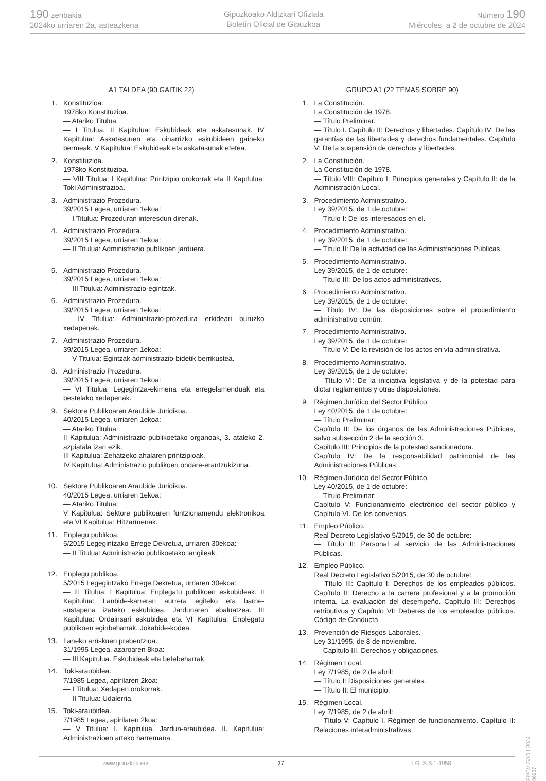190 zenbakia
2024ko urriaren 2a, asteazkena
Gipuzkoako Aldizkari Ofiziala
Boletín Oficial de Gipuzkoa
Número 190
Miércoles, a 2 de octubre de 2024
A1 TALDEA (90 GAITIK 22)
1. Konstituzioa.
1978ko Konstituzioa.
— Atariko Titulua.
— I Titulua. II Kapitulua: Eskubideak eta askatasunak. IV Kapitulua: Askatasunen eta oinarrizko eskubideen gaineko bermeak. V Kapitulua: Eskubideak eta askatasunak etetea.
2. Konstituzioa.
1978ko Konstituzioa.
— VIII Titulua: I Kapitulua: Printzipio orokorrak eta II Kapitulua: Toki Administrazioa.
3. Administrazio Prozedura.
39/2015 Legea, urriaren 1ekoa:
— I Titulua: Prozeduran interesdun direnak.
4. Administrazio Prozedura.
39/2015 Legea, urriaren 1ekoa:
— II Titulua: Administrazio publikoen jarduera.
5. Administrazio Prozedura.
39/2015 Legea, urriaren 1ekoa:
— III Titulua: Administrazio-egintzak.
6. Administrazio Prozedura.
39/2015 Legea, urriaren 1ekoa:
— IV Titulua: Administrazio-prozedura erkideari buruzko xedapenak.
7. Administrazio Prozedura.
39/2015 Legea, urriaren 1ekoa:
— V Titulua: Egintzak administrazio-bidetik berrikustea.
8. Administrazio Prozedura.
39/2015 Legea, urriaren 1ekoa:
— VI Titulua: Legegintza-ekimena eta erregelamenduak eta bestelako xedapenak.
9. Sektore Publikoaren Araubide Juridikoa.
40/2015 Legea, urriaren 1ekoa:
— Atariko Titulua:
II Kapitulua: Administrazio publikoetako organoak, 3. ataleko 2. azpiatala izan ezik.
III Kapitulua: Zehatzeko ahalaren printzipioak.
IV Kapitulua: Administrazio publikoen ondare-erantzukizuna.
10. Sektore Publikoaren Araubide Juridikoa.
40/2015 Legea, urriaren 1ekoa:
— Atariko Titulua:
V Kapitulua: Sektore publikoaren funtzionamendu elektronikoa eta VI Kapitulua: Hitzarmenak.
11. Enplegu publikoa.
5/2015 Legegintzako Errege Dekretua, urriaren 30ekoa:
— II Titulua: Administrazio publikoetako langileak.
12. Enplegu publikoa.
5/2015 Legegintzako Errege Dekretua, urriaren 30ekoa:
— III Titulua: I Kapitulua: Enplegatu publikoen eskubideak. II Kapitulua: Lanbide-karreran aurrera egiteko eta barne-sustapena izateko eskubidea. Jardunaren ebaluatzea. III Kapitulua: Ordainsari eskubidea eta VI Kapitulua: Enplegatu publikoen eginbeharrak. Jokabide-kodea.
13. Laneko arriskuen prebentzioa.
31/1995 Legea, azaroaren 8koa:
— III Kapitulua. Eskubideak eta betebeharrak.
14. Toki-araubidea.
7/1985 Legea, apirilaren 2koa:
— I Titulua: Xedapen orokorrak.
— II Titulua: Udalerria.
15. Toki-araubidea.
7/1985 Legea, apirilaren 2koa:
— V Titulua: I. Kapitulua. Jardun-araubidea. II. Kapitulua: Administrazioen arteko harremana.
GRUPO A1 (22 TEMAS SOBRE 90)
1. La Constitución.
La Constitución de 1978.
— Título Preliminar.
— Título I. Capítulo II: Derechos y libertades. Capítulo IV: De las garantías de las libertades y derechos fundamentales. Capítulo V: De la suspensión de derechos y libertades.
2. La Constitución.
La Constitución de 1978.
— Título VIII: Capítulo I: Principios generales y Capítulo II: de la Administración Local.
3. Procedimiento Administrativo.
Ley 39/2015, de 1 de octubre:
— Título I: De los interesados en el.
4. Procedimiento Administrativo.
Ley 39/2015, de 1 de octubre:
— Título II: De la actividad de las Administraciones Públicas.
5. Procedimiento Administrativo.
Ley 39/2015, de 1 de octubre:
— Título III: De los actos administrativos.
6. Procedimiento Administrativo.
Ley 39/2015, de 1 de octubre:
— Título IV: De las disposiciones sobre el procedimiento administrativo común.
7. Procedimiento Administrativo.
Ley 39/2015, de 1 de octubre:
— Título V: De la revisión de los actos en vía administrativa.
8. Procedimiento Administrativo.
Ley 39/2015, de 1 de octubre:
— Título VI: De la iniciativa legislativa y de la potestad para dictar reglamentos y otras disposiciones.
9. Régimen Jurídico del Sector Público.
Ley 40/2015, de 1 de octubre:
— Título Preliminar:
Capítulo II: De los órganos de las Administraciones Públicas, salvo subsección 2 de la sección 3.
Capitulo III: Principios de la potestad sancionadora.
Capítulo IV: De la responsabilidad patrimonial de las Administraciones Públicas;
10. Régimen Jurídico del Sector Público.
Ley 40/2015, de 1 de octubre:
— Título Preliminar:
Capítulo V: Funcionamiento electrónico del sector público y Capítulo VI. De los convenios.
11. Empleo Público.
Real Decreto Legislativo 5/2015, de 30 de octubre:
— Título II: Personal al servicio de las Administraciones Públicas.
12. Empleo Público.
Real Decreto Legislativo 5/2015, de 30 de octubre:
— Título III: Capítulo I: Derechos de los empleados públicos. Capítulo II: Derecho a la carrera profesional y a la promoción interna. La evaluación del desempeño. Capítulo III: Derechos retributivos y Capítulo VI: Deberes de los empleados públicos. Código de Conducta.
13. Prevención de Riesgos Laborales.
Ley 31/1995, de 8 de noviembre.
— Capítulo III. Derechos y obligaciones.
14. Régimen Local.
Ley 7/1985, de 2 de abril:
— Título I: Disposiciones generales.
— Título II: El municipio.
15. Régimen Local.
Ley 7/1985, de 2 de abril:
— Título V: Capítulo I. Régimen de funcionamiento. Capítulo II: Relaciones interadministrativas.
www.gipuzkoa.eus 27 LG.:S.S.1-1958
EK\CV GAO-I-2024-06937